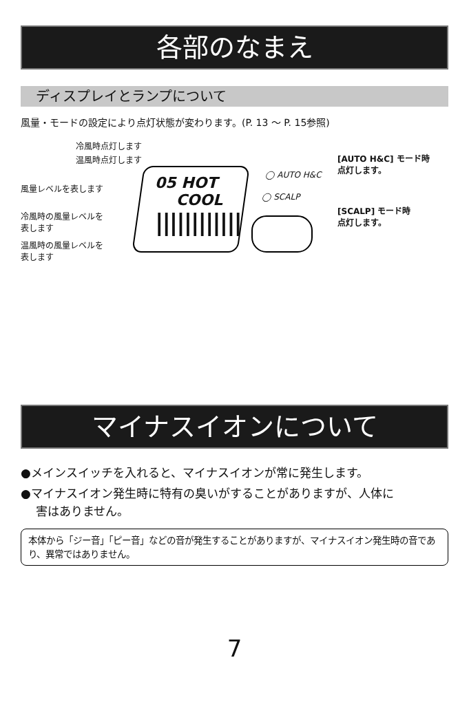各部のなまえ
ディスプレイとランプについて
風量・モードの設定により点灯状態が変わります。(P. 13 ～ P. 15参照)
冷風時点灯します
温風時点灯します
風量レベルを表します
冷風時の風量レベルを
表します
温風時の風量レベルを
表します
05 HOT
COOL
||||||||||||
◯ AUTO H&C
◯ SCALP
[AUTO H&C] モード時
点灯します。
[SCALP] モード時
点灯します。
マイナスイオンについて
●メインスイッチを入れると、マイナスイオンが常に発生します。
●マイナスイオン発生時に特有の臭いがすることがありますが、人体に
害はありません。
本体から「ジー音」「ピー音」などの音が発生することがありますが、マイナスイオン発生時の音であり、異常ではありません。
7